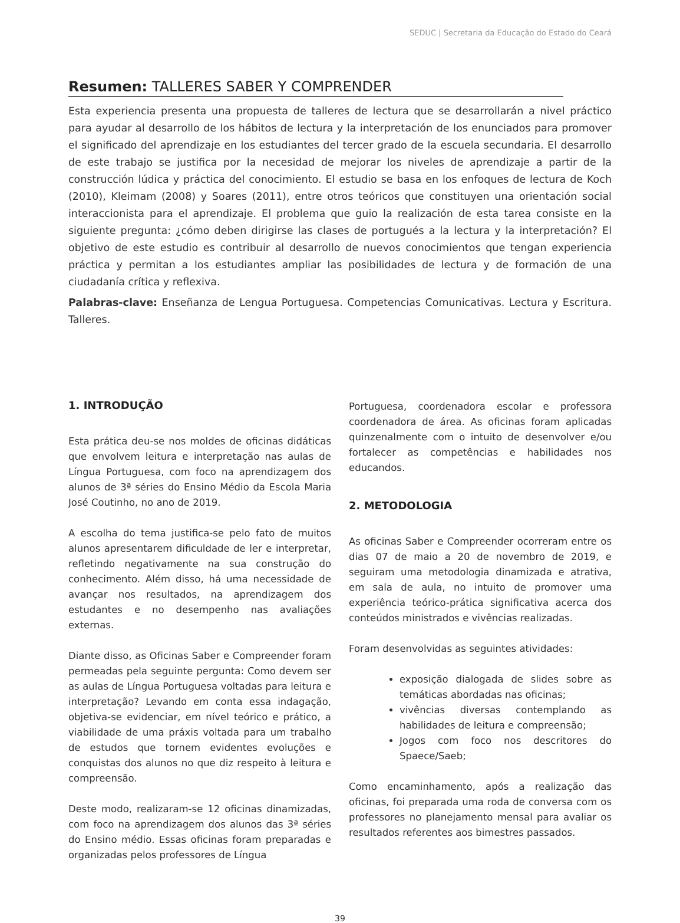SEDUC | Secretaria da Educação do Estado do Ceará
Resumen: TALLERES SABER Y COMPRENDER
Esta experiencia presenta una propuesta de talleres de lectura que se desarrollarán a nivel práctico para ayudar al desarrollo de los hábitos de lectura y la interpretación de los enunciados para promover el significado del aprendizaje en los estudiantes del tercer grado de la escuela secundaria. El desarrollo de este trabajo se justifica por la necesidad de mejorar los niveles de aprendizaje a partir de la construcción lúdica y práctica del conocimiento. El estudio se basa en los enfoques de lectura de Koch (2010), Kleimam (2008) y Soares (2011), entre otros teóricos que constituyen una orientación social interaccionista para el aprendizaje. El problema que guio la realización de esta tarea consiste en la siguiente pregunta: ¿cómo deben dirigirse las clases de portugués a la lectura y la interpretación? El objetivo de este estudio es contribuir al desarrollo de nuevos conocimientos que tengan experiencia práctica y permitan a los estudiantes ampliar las posibilidades de lectura y de formación de una ciudadanía crítica y reflexiva.
Palabras-clave: Enseñanza de Lengua Portuguesa. Competencias Comunicativas. Lectura y Escritura. Talleres.
1. INTRODUÇÃO
Esta prática deu-se nos moldes de oficinas didáticas que envolvem leitura e interpretação nas aulas de Língua Portuguesa, com foco na aprendizagem dos alunos de 3ª séries do Ensino Médio da Escola Maria José Coutinho, no ano de 2019.
A escolha do tema justifica-se pelo fato de muitos alunos apresentarem dificuldade de ler e interpretar, refletindo negativamente na sua construção do conhecimento. Além disso, há uma necessidade de avançar nos resultados, na aprendizagem dos estudantes e no desempenho nas avaliações externas.
Diante disso, as Oficinas Saber e Compreender foram permeadas pela seguinte pergunta: Como devem ser as aulas de Língua Portuguesa voltadas para leitura e interpretação? Levando em conta essa indagação, objetiva-se evidenciar, em nível teórico e prático, a viabilidade de uma práxis voltada para um trabalho de estudos que tornem evidentes evoluções e conquistas dos alunos no que diz respeito à leitura e compreensão.
Deste modo, realizaram-se 12 oficinas dinamizadas, com foco na aprendizagem dos alunos das 3ª séries do Ensino médio. Essas oficinas foram preparadas e organizadas pelos professores de Língua
Portuguesa, coordenadora escolar e professora coordenadora de área. As oficinas foram aplicadas quinzenalmente com o intuito de desenvolver e/ou fortalecer as competências e habilidades nos educandos.
2. METODOLOGIA
As oficinas Saber e Compreender ocorreram entre os dias 07 de maio a 20 de novembro de 2019, e seguiram uma metodologia dinamizada e atrativa, em sala de aula, no intuito de promover uma experiência teórico-prática significativa acerca dos conteúdos ministrados e vivências realizadas.
Foram desenvolvidas as seguintes atividades:
exposição dialogada de slides sobre as temáticas abordadas nas oficinas;
vivências diversas contemplando as habilidades de leitura e compreensão;
Jogos com foco nos descritores do Spaece/Saeb;
Como encaminhamento, após a realização das oficinas, foi preparada uma roda de conversa com os professores no planejamento mensal para avaliar os resultados referentes aos bimestres passados.
39